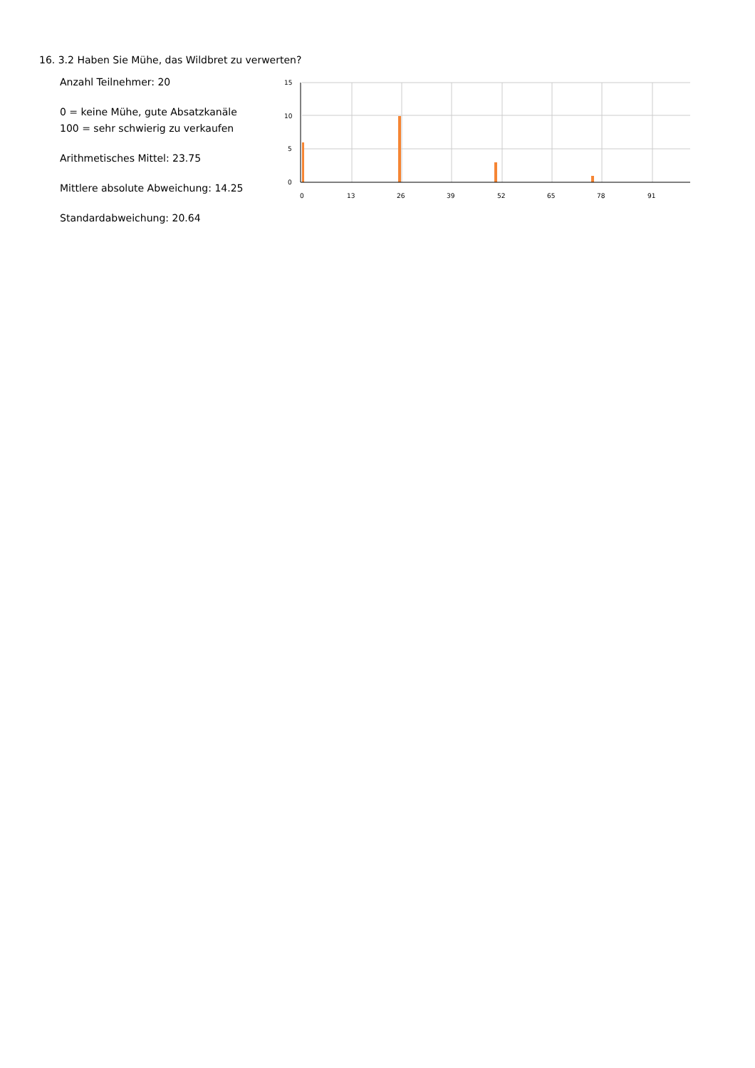16. 3.2 Haben Sie Mühe, das Wildbret zu verwerten?
Anzahl Teilnehmer: 20
0 = keine Mühe, gute Absatzkanäle
100 = sehr schwierig zu verkaufen
Arithmetisches Mittel: 23.75
Mittlere absolute Abweichung: 14.25
Standardabweichung: 20.64
15
10
5
0
0
13
26
39
52
65
78
91